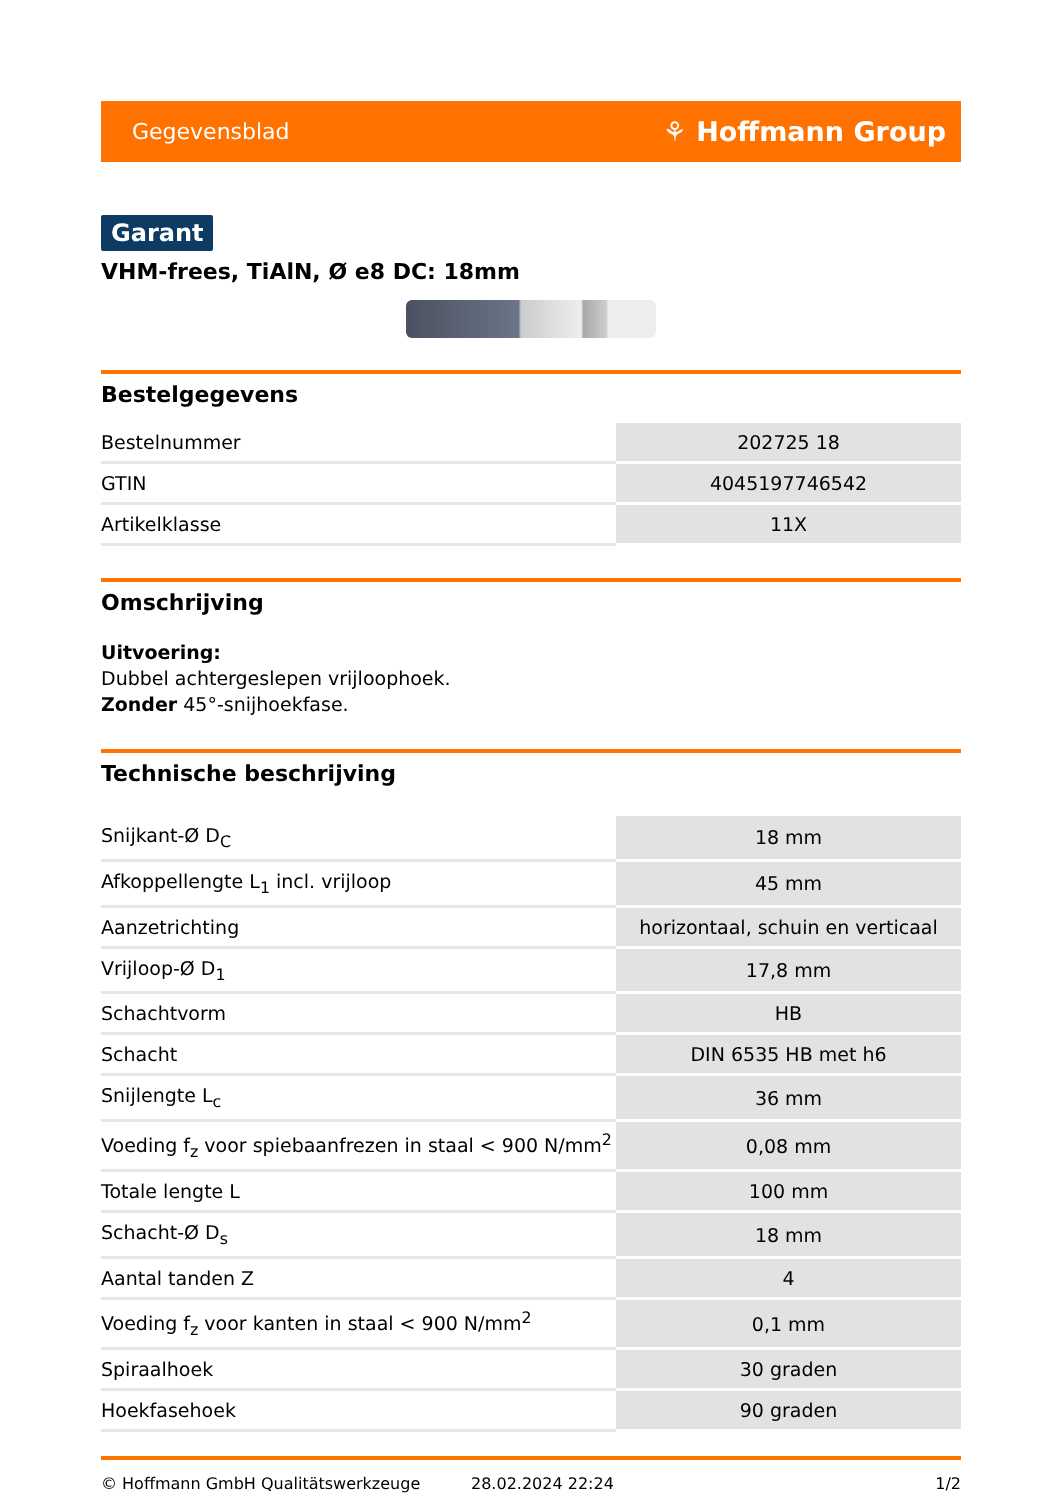Gegevensblad ⚘ Hoffmann Group
Garant
VHM-frees, TiAlN, Ø e8 DC: 18mm
Bestelgegevens
| Bestelnummer | 202725 18 |
| GTIN | 4045197746542 |
| Artikelklasse | 11X |
Omschrijving
Uitvoering:
Dubbel achtergeslepen vrijloophoek.
Zonder 45°-snijhoekfase.
Technische beschrijving
| Snijkant-Ø D<sub>C</sub> | 18 mm |
| Afkoppellengte L<sub>1</sub> incl. vrijloop | 45 mm |
| Aanzetrichting | horizontaal, schuin en verticaal |
| Vrijloop-Ø D<sub>1</sub> | 17,8 mm |
| Schachtvorm | HB |
| Schacht | DIN 6535 HB met h6 |
| Snijlengte L<sub>c</sub> | 36 mm |
| Voeding f<sub>z</sub> voor spiebaanfrezen in staal < 900 N/mm<sup>2</sup> | 0,08 mm |
| Totale lengte L | 100 mm |
| Schacht-Ø D<sub>s</sub> | 18 mm |
| Aantal tanden Z | 4 |
| Voeding f<sub>z</sub> voor kanten in staal < 900 N/mm<sup>2</sup> | 0,1 mm |
| Spiraalhoek | 30 graden |
| Hoekfasehoek | 90 graden |
© Hoffmann GmbH Qualitätswerkzeuge 28.02.2024 22:24 1/2